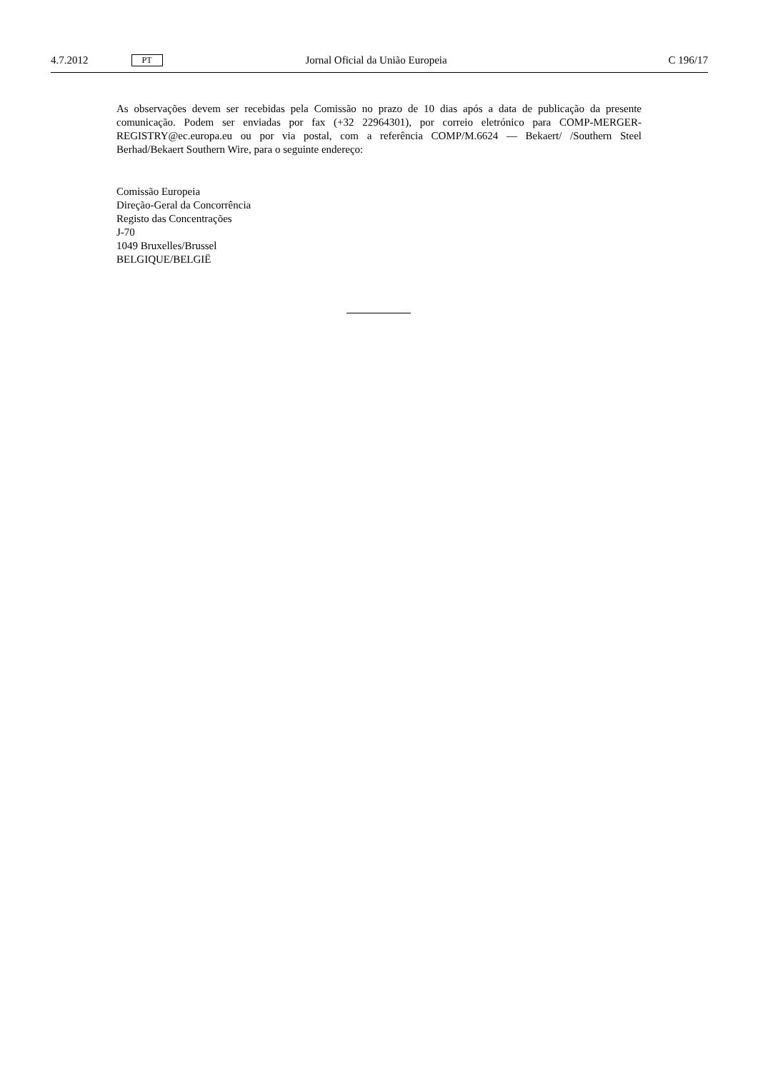4.7.2012 PT Jornal Oficial da União Europeia C 196/17
As observações devem ser recebidas pela Comissão no prazo de 10 dias após a data de publicação da presente comunicação. Podem ser enviadas por fax (+32 22964301), por correio eletrónico para COMP-MERGER-REGISTRY@ec.europa.eu ou por via postal, com a referência COMP/M.6624 — Bekaert/ /Southern Steel Berhad/Bekaert Southern Wire, para o seguinte endereço:
Comissão Europeia
Direção-Geral da Concorrência
Registo das Concentrações
J-70
1049 Bruxelles/Brussel
BELGIQUE/BELGIË